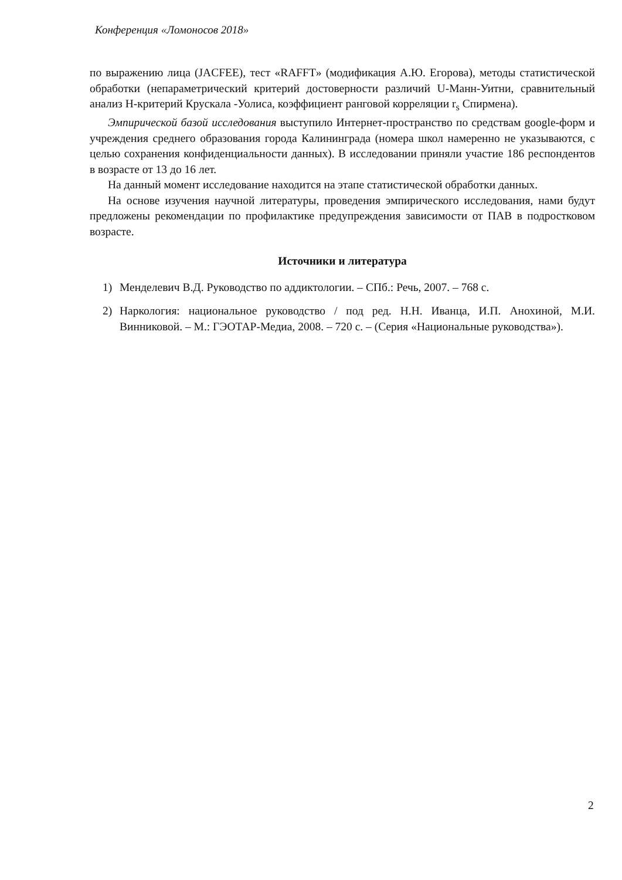Конференция «Ломоносов 2018»
по выражению лица (JACFEE), тест «RAFFT» (модификация А.Ю. Егорова), методы статистической обработки (непараметрический критерий достоверности различий U-Манн-Уитни, сравнительный анализ H-критерий Крускала -Уолиса, коэффициент ранговой корреляции r<sub>s</sub> Спирмена).
Эмпирической базой исследования выступило Интернет-пространство по средствам google-форм и учреждения среднего образования города Калининграда (номера школ намеренно не указываются, с целью сохранения конфиденциальности данных). В исследовании приняли участие 186 респондентов в возрасте от 13 до 16 лет.
На данный момент исследование находится на этапе статистической обработки данных.
На основе изучения научной литературы, проведения эмпирического исследования, нами будут предложены рекомендации по профилактике предупреждения зависимости от ПАВ в подростковом возрасте.
Источники и литература
1) Менделевич В.Д. Руководство по аддиктологии. – СПб.: Речь, 2007. – 768 с.
2) Наркология: национальное руководство / под ред. Н.Н. Иванца, И.П. Анохиной, М.И. Винниковой. – М.: ГЭОТАР-Медиа, 2008. – 720 с. – (Серия «Национальные руководства»).
2